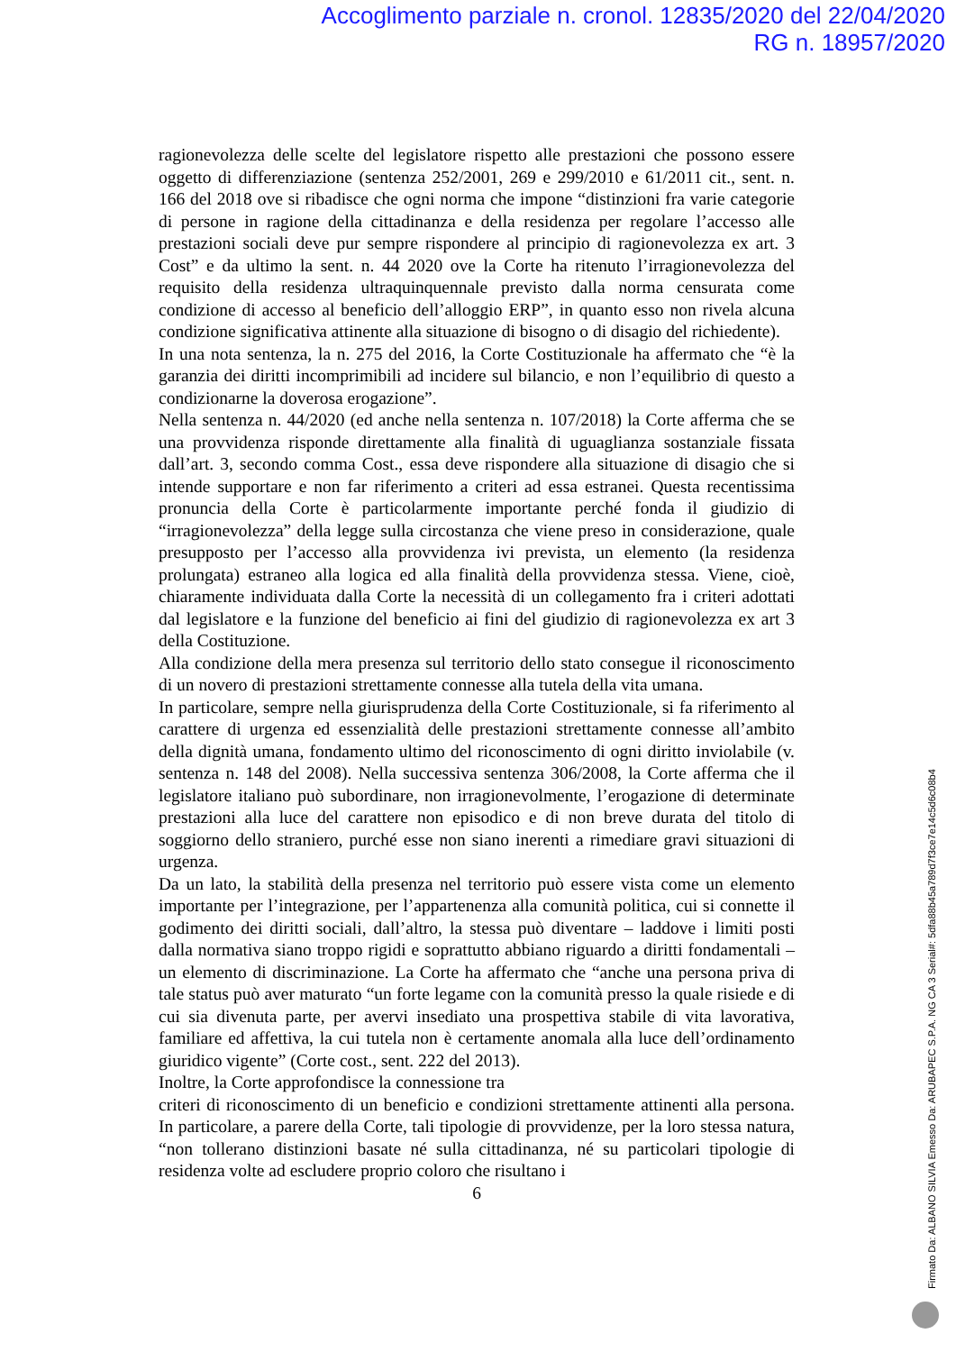Accoglimento parziale n. cronol. 12835/2020 del 22/04/2020
RG n. 18957/2020
ragionevolezza delle scelte del legislatore rispetto alle prestazioni che possono essere oggetto di differenziazione (sentenza 252/2001, 269 e 299/2010 e 61/2011 cit., sent. n. 166 del 2018 ove si ribadisce che ogni norma che impone “distinzioni fra varie categorie di persone in ragione della cittadinanza e della residenza per regolare l’accesso alle prestazioni sociali deve pur sempre rispondere al principio di ragionevolezza ex art. 3 Cost” e da ultimo la sent. n. 44 2020 ove la Corte ha ritenuto l’irragionevolezza del requisito della residenza ultraquinquennale previsto dalla norma censurata come condizione di accesso al beneficio dell’alloggio ERP”, in quanto esso non rivela alcuna condizione significativa attinente alla situazione di bisogno o di disagio del richiedente).
In una nota sentenza, la n. 275 del 2016, la Corte Costituzionale ha affermato che “è la garanzia dei diritti incomprimibili ad incidere sul bilancio, e non l’equilibrio di questo a condizionarne la doverosa erogazione”.
Nella sentenza n. 44/2020 (ed anche nella sentenza n. 107/2018) la Corte afferma che se una provvidenza risponde direttamente alla finalità di uguaglianza sostanziale fissata dall’art. 3, secondo comma Cost., essa deve rispondere alla situazione di disagio che si intende supportare e non far riferimento a criteri ad essa estranei. Questa recentissima pronuncia della Corte è particolarmente importante perché fonda il giudizio di “irragionevolezza” della legge sulla circostanza che viene preso in considerazione, quale presupposto per l’accesso alla provvidenza ivi prevista, un elemento (la residenza prolungata) estraneo alla logica ed alla finalità della provvidenza stessa. Viene, cioè, chiaramente individuata dalla Corte la necessità di un collegamento fra i criteri adottati dal legislatore e la funzione del beneficio ai fini del giudizio di ragionevolezza ex art 3 della Costituzione.
Alla condizione della mera presenza sul territorio dello stato consegue il riconoscimento di un novero di prestazioni strettamente connesse alla tutela della vita umana.
In particolare, sempre nella giurisprudenza della Corte Costituzionale, si fa riferimento al carattere di urgenza ed essenzialità delle prestazioni strettamente connesse all’ambito della dignità umana, fondamento ultimo del riconoscimento di ogni diritto inviolabile (v. sentenza n. 148 del 2008). Nella successiva sentenza 306/2008, la Corte afferma che il legislatore italiano può subordinare, non irragionevolmente, l’erogazione di determinate prestazioni alla luce del carattere non episodico e di non breve durata del titolo di soggiorno dello straniero, purché esse non siano inerenti a rimediare gravi situazioni di urgenza.
Da un lato, la stabilità della presenza nel territorio può essere vista come un elemento importante per l’integrazione, per l’appartenenza alla comunità politica, cui si connette il godimento dei diritti sociali, dall’altro, la stessa può diventare – laddove i limiti posti dalla normativa siano troppo rigidi e soprattutto abbiano riguardo a diritti fondamentali – un elemento di discriminazione. La Corte ha affermato che “anche una persona priva di tale status può aver maturato “un forte legame con la comunità presso la quale risiede e di cui sia divenuta parte, per avervi insediato una prospettiva stabile di vita lavorativa, familiare ed affettiva, la cui tutela non è certamente anomala alla luce dell’ordinamento giuridico vigente” (Corte cost., sent. 222 del 2013).
Inoltre, la Corte approfondisce la connessione tra
criteri di riconoscimento di un beneficio e condizioni strettamente attinenti alla persona. In particolare, a parere della Corte, tali tipologie di provvidenze, per la loro stessa natura, “non tollerano distinzioni basate né sulla cittadinanza, né su particolari tipologie di residenza volte ad escludere proprio coloro che risultano i
6
Firmato Da: ALBANO SILVIA Emesso Da: ARUBAPEC S.P.A. NG CA 3 Serial#: 5dfa88b45a789d7f3ce7e14c5d6c08b4